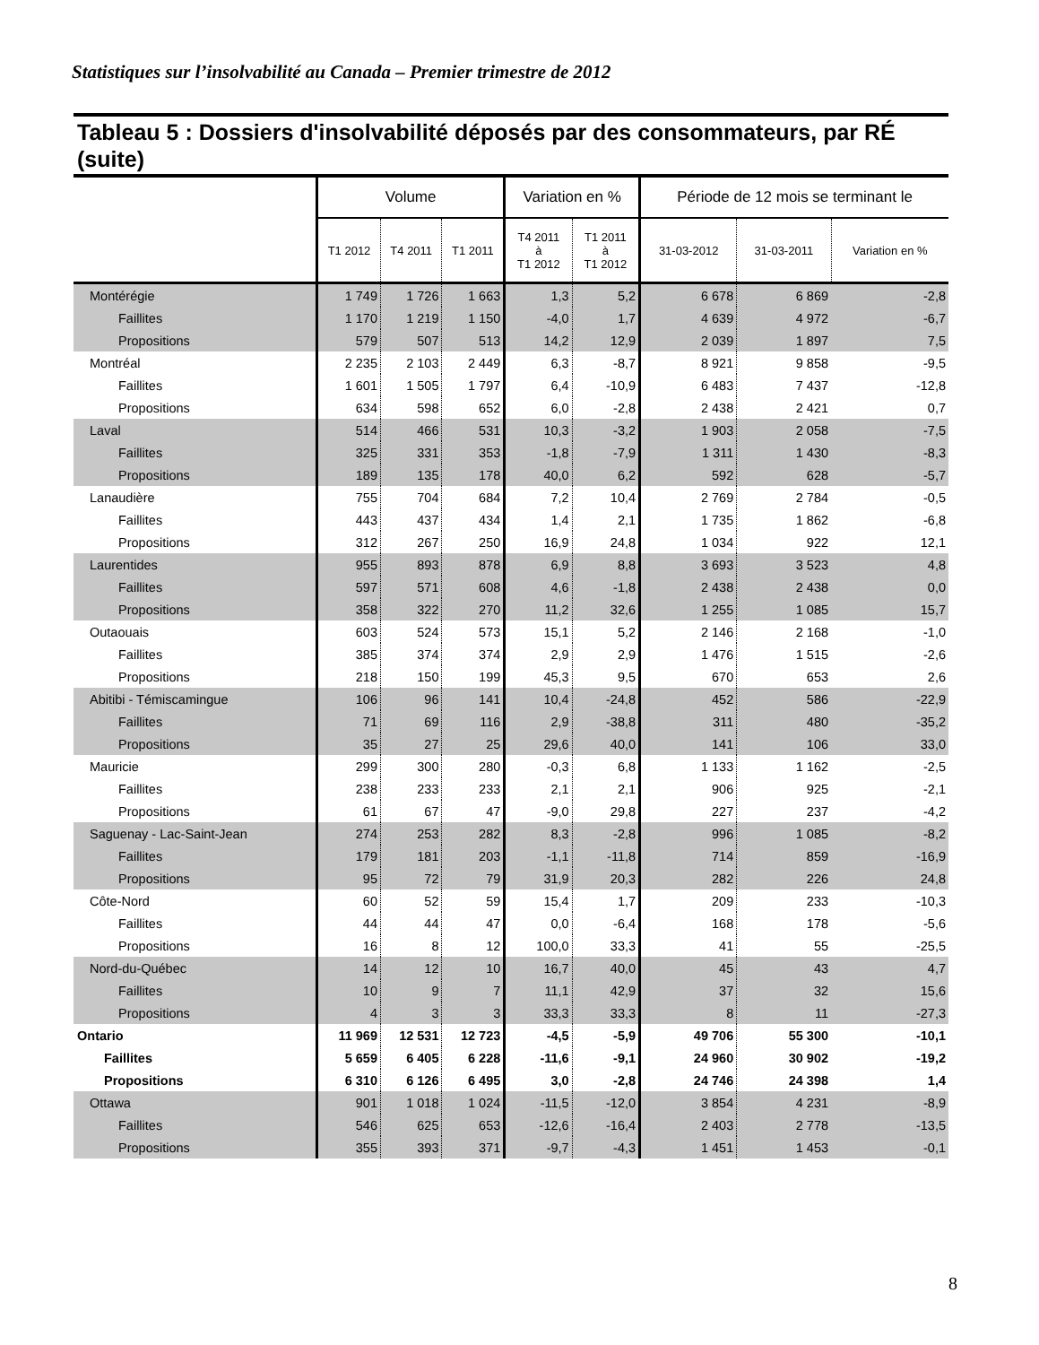Statistiques sur l’insolvabilité au Canada – Premier trimestre de 2012
Tableau 5 : Dossiers d'insolvabilité déposés par des consommateurs, par RÉ (suite)
| | Volume | | | Variation en % | | Période de 12 mois se terminant le | | |
| --- | --- | --- | --- | --- | --- | --- | --- | --- |
| | T1 2012 | T4 2011 | T1 2011 | T4 2011 à T1 2012 | T1 2011 à T1 2012 | 31-03-2012 | 31-03-2011 | Variation en % |
| Montérégie | 1 749 | 1 726 | 1 663 | 1,3 | 5,2 | 6 678 | 6 869 | -2,8 |
| Faillites | 1 170 | 1 219 | 1 150 | -4,0 | 1,7 | 4 639 | 4 972 | -6,7 |
| Propositions | 579 | 507 | 513 | 14,2 | 12,9 | 2 039 | 1 897 | 7,5 |
| Montréal | 2 235 | 2 103 | 2 449 | 6,3 | -8,7 | 8 921 | 9 858 | -9,5 |
| Faillites | 1 601 | 1 505 | 1 797 | 6,4 | -10,9 | 6 483 | 7 437 | -12,8 |
| Propositions | 634 | 598 | 652 | 6,0 | -2,8 | 2 438 | 2 421 | 0,7 |
| Laval | 514 | 466 | 531 | 10,3 | -3,2 | 1 903 | 2 058 | -7,5 |
| Faillites | 325 | 331 | 353 | -1,8 | -7,9 | 1 311 | 1 430 | -8,3 |
| Propositions | 189 | 135 | 178 | 40,0 | 6,2 | 592 | 628 | -5,7 |
| Lanaudière | 755 | 704 | 684 | 7,2 | 10,4 | 2 769 | 2 784 | -0,5 |
| Faillites | 443 | 437 | 434 | 1,4 | 2,1 | 1 735 | 1 862 | -6,8 |
| Propositions | 312 | 267 | 250 | 16,9 | 24,8 | 1 034 | 922 | 12,1 |
| Laurentides | 955 | 893 | 878 | 6,9 | 8,8 | 3 693 | 3 523 | 4,8 |
| Faillites | 597 | 571 | 608 | 4,6 | -1,8 | 2 438 | 2 438 | 0,0 |
| Propositions | 358 | 322 | 270 | 11,2 | 32,6 | 1 255 | 1 085 | 15,7 |
| Outaouais | 603 | 524 | 573 | 15,1 | 5,2 | 2 146 | 2 168 | -1,0 |
| Faillites | 385 | 374 | 374 | 2,9 | 2,9 | 1 476 | 1 515 | -2,6 |
| Propositions | 218 | 150 | 199 | 45,3 | 9,5 | 670 | 653 | 2,6 |
| Abitibi - Témiscamingue | 106 | 96 | 141 | 10,4 | -24,8 | 452 | 586 | -22,9 |
| Faillites | 71 | 69 | 116 | 2,9 | -38,8 | 311 | 480 | -35,2 |
| Propositions | 35 | 27 | 25 | 29,6 | 40,0 | 141 | 106 | 33,0 |
| Mauricie | 299 | 300 | 280 | -0,3 | 6,8 | 1 133 | 1 162 | -2,5 |
| Faillites | 238 | 233 | 233 | 2,1 | 2,1 | 906 | 925 | -2,1 |
| Propositions | 61 | 67 | 47 | -9,0 | 29,8 | 227 | 237 | -4,2 |
| Saguenay - Lac-Saint-Jean | 274 | 253 | 282 | 8,3 | -2,8 | 996 | 1 085 | -8,2 |
| Faillites | 179 | 181 | 203 | -1,1 | -11,8 | 714 | 859 | -16,9 |
| Propositions | 95 | 72 | 79 | 31,9 | 20,3 | 282 | 226 | 24,8 |
| Côte-Nord | 60 | 52 | 59 | 15,4 | 1,7 | 209 | 233 | -10,3 |
| Faillites | 44 | 44 | 47 | 0,0 | -6,4 | 168 | 178 | -5,6 |
| Propositions | 16 | 8 | 12 | 100,0 | 33,3 | 41 | 55 | -25,5 |
| Nord-du-Québec | 14 | 12 | 10 | 16,7 | 40,0 | 45 | 43 | 4,7 |
| Faillites | 10 | 9 | 7 | 11,1 | 42,9 | 37 | 32 | 15,6 |
| Propositions | 4 | 3 | 3 | 33,3 | 33,3 | 8 | 11 | -27,3 |
| Ontario | 11 969 | 12 531 | 12 723 | -4,5 | -5,9 | 49 706 | 55 300 | -10,1 |
| Faillites | 5 659 | 6 405 | 6 228 | -11,6 | -9,1 | 24 960 | 30 902 | -19,2 |
| Propositions | 6 310 | 6 126 | 6 495 | 3,0 | -2,8 | 24 746 | 24 398 | 1,4 |
| Ottawa | 901 | 1 018 | 1 024 | -11,5 | -12,0 | 3 854 | 4 231 | -8,9 |
| Faillites | 546 | 625 | 653 | -12,6 | -16,4 | 2 403 | 2 778 | -13,5 |
| Propositions | 355 | 393 | 371 | -9,7 | -4,3 | 1 451 | 1 453 | -0,1 |
8